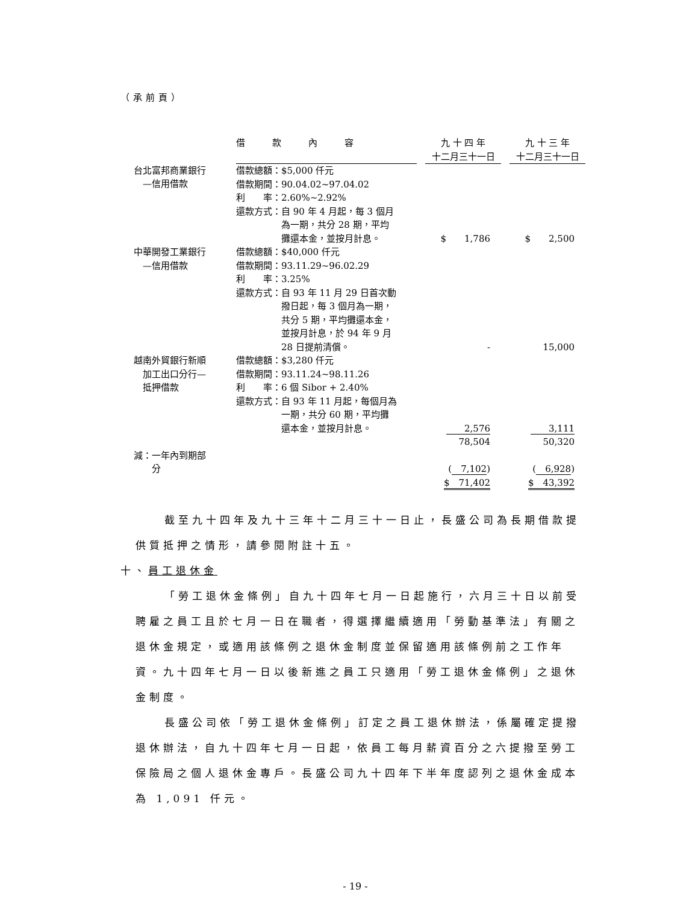（承前頁）
| | 借 款 內 容 | | 九 十 四 年 十二月三十一日 | | 九 十 三 年 十二月三十一日 |
| --- | --- | --- | --- | --- | --- |
| 台北富邦商業銀行 —信用借款 | 借款總額：$5,000 仟元 借款期間：90.04.02~97.04.02 利 率：2.60%~2.92% 還款方式：自 90 年 4 月起，每 3 個月 為一期，共分 28 期，平均 攤還本金，並按月計息。 | | $ 1,786 | | $ 2,500 |
| 中華開發工業銀行 —信用借款 | 借款總額：$40,000 仟元 借款期間：93.11.29~96.02.29 利 率：3.25% 還款方式：自 93 年 11 月 29 日首次動 撥日起，每 3 個月為一期， 共分 5 期，平均攤還本金， 並按月計息，於 94 年 9 月 28 日提前清償。 | | - | | 15,000 |
| 越南外貿銀行新順 加工出口分行— 抵押借款 | 借款總額：$3,280 仟元 借款期間：93.11.24~98.11.26 利 率：6 個 Sibor + 2.40% 還款方式：自 93 年 11 月起，每個月為 一期，共分 60 期，平均攤 還本金，並按月計息。 | | 2,576 78,504 | | 3,111 50,320 |
| 減：一年內到期部 分 | | | ( 7,102 ) $ 71,402 | | ( 6,928 ) $ 43,392 |
截至九十四年及九十三年十二月三十一日止，長盛公司為長期借款提供質抵押之情形，請參閱附註十五。
十、員工退休金
「勞工退休金條例」自九十四年七月一日起施行，六月三十日以前受聘雇之員工且於七月一日在職者，得選擇繼續適用「勞動基準法」有關之退休金規定，或適用該條例之退休金制度並保留適用該條例前之工作年資。九十四年七月一日以後新進之員工只適用「勞工退休金條例」之退休金制度。
長盛公司依「勞工退休金條例」訂定之員工退休辦法，係屬確定提撥退休辦法，自九十四年七月一日起，依員工每月薪資百分之六提撥至勞工保險局之個人退休金專戶。長盛公司九十四年下半年度認列之退休金成本為 1,091 仟元。
- 19 -